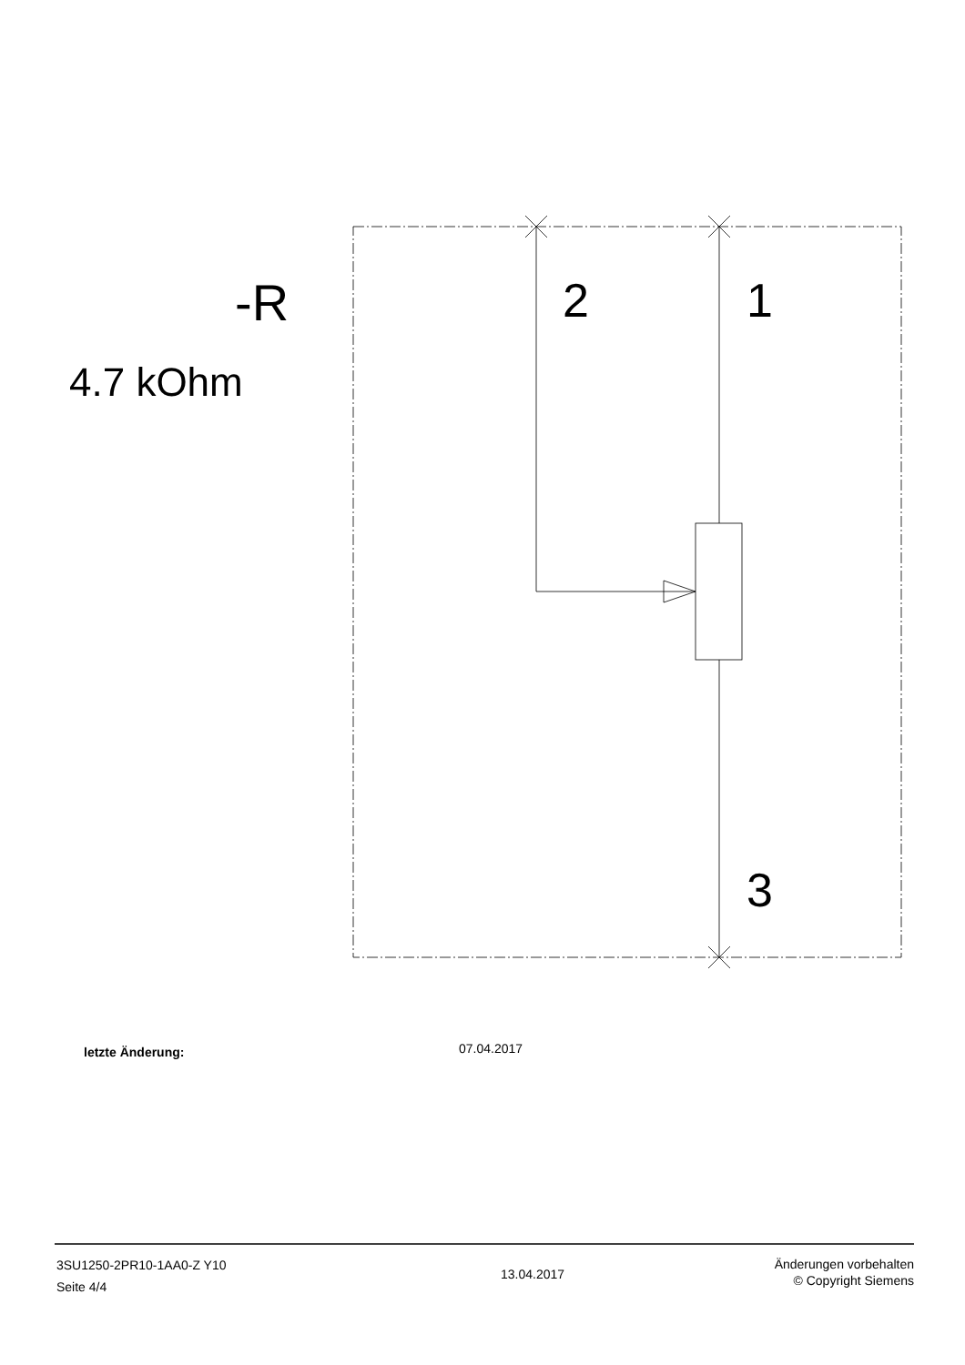-R 2 1
4.7 kOhm
3
letzte Änderung: 07.04.2017
3SU1250-2PR10-1AA0-Z Y10
Seite 4/4
13.04.2017
Änderungen vorbehalten
© Copyright Siemens